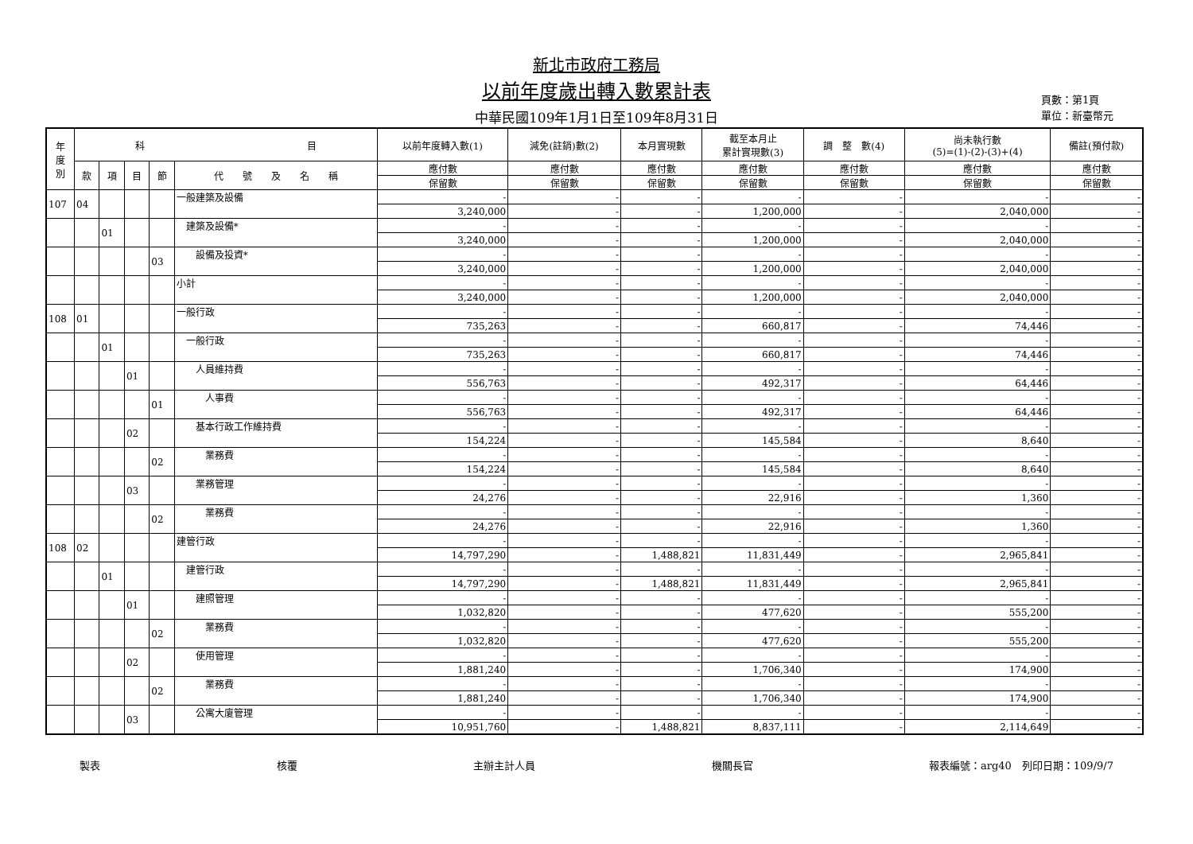新北市政府工務局
以前年度歲出轉入數累計表
中華民國109年1月1日至109年8月31日
頁數：第1頁
單位：新臺幣元
| 年 度 別 | 科 目 | | | | | 以前年度轉入數(1) | 減免(註銷)數(2) | 本月實現數 | 截至本月止 累計實現數(3) | 調 整 數(4) | 尚未執行數 (5)=(1)-(2)-(3)+(4) | 備註(預付款) |
| --- | --- | --- | --- | --- | --- | --- | --- | --- | --- | --- | --- | --- |
| | 款 | 項 | 目 | 節 | 代 號 及 名 稱 | 應付數 | 應付數 | 應付數 | 應付數 | 應付數 | 應付數 | 應付數 |
| | | | | | | 保留數 | 保留數 | 保留數 | 保留數 | 保留數 | 保留數 | 保留數 |
| 107 | 04 | | | | 一般建築及設備 | - | - | - | - | - | - | - |
| | | | | | | 3,240,000 | - | - | 1,200,000 | - | 2,040,000 | - |
| | | 01 | | | 建築及設備* | - | - | - | - | - | - | - |
| | | | | | | 3,240,000 | - | - | 1,200,000 | - | 2,040,000 | - |
| | | | | 03 | 設備及投資* | - | - | - | - | - | - | - |
| | | | | | | 3,240,000 | - | - | 1,200,000 | - | 2,040,000 | - |
| | | | | | 小計 | - | - | - | - | - | - | - |
| | | | | | | 3,240,000 | - | - | 1,200,000 | - | 2,040,000 | - |
| 108 | 01 | | | | 一般行政 | - | - | - | - | - | - | - |
| | | | | | | 735,263 | - | - | 660,817 | - | 74,446 | - |
| | | 01 | | | 一般行政 | - | - | - | - | - | - | - |
| | | | | | | 735,263 | - | - | 660,817 | - | 74,446 | - |
| | | | 01 | | 人員維持費 | - | - | - | - | - | - | - |
| | | | | | | 556,763 | - | - | 492,317 | - | 64,446 | - |
| | | | | 01 | 人事費 | - | - | - | - | - | - | - |
| | | | | | | 556,763 | - | - | 492,317 | - | 64,446 | - |
| | | | 02 | | 基本行政工作維持費 | - | - | - | - | - | - | - |
| | | | | | | 154,224 | - | - | 145,584 | - | 8,640 | - |
| | | | | 02 | 業務費 | - | - | - | - | - | - | - |
| | | | | | | 154,224 | - | - | 145,584 | - | 8,640 | - |
| | | | 03 | | 業務管理 | - | - | - | - | - | - | - |
| | | | | | | 24,276 | - | - | 22,916 | - | 1,360 | - |
| | | | | 02 | 業務費 | - | - | - | - | - | - | - |
| | | | | | | 24,276 | - | - | 22,916 | - | 1,360 | - |
| 108 | 02 | | | | 建管行政 | - | - | - | - | - | - | - |
| | | | | | | 14,797,290 | - | 1,488,821 | 11,831,449 | - | 2,965,841 | - |
| | | 01 | | | 建管行政 | - | - | - | - | - | - | - |
| | | | | | | 14,797,290 | - | 1,488,821 | 11,831,449 | - | 2,965,841 | - |
| | | | 01 | | 建照管理 | - | - | - | - | - | - | - |
| | | | | | | 1,032,820 | - | - | 477,620 | - | 555,200 | - |
| | | | | 02 | 業務費 | - | - | - | - | - | - | - |
| | | | | | | 1,032,820 | - | - | 477,620 | - | 555,200 | - |
| | | | 02 | | 使用管理 | - | - | - | - | - | - | - |
| | | | | | | 1,881,240 | - | - | 1,706,340 | - | 174,900 | - |
| | | | | 02 | 業務費 | - | - | - | - | - | - | - |
| | | | | | | 1,881,240 | - | - | 1,706,340 | - | 174,900 | - |
| | | | 03 | | 公寓大廈管理 | - | - | - | - | - | - | - |
| | | | | | | 10,951,760 | - | 1,488,821 | 8,837,111 | - | 2,114,649 | - |
製表 核覆 主辦主計人員 機關長官 報表編號：arg40　列印日期：109/9/7